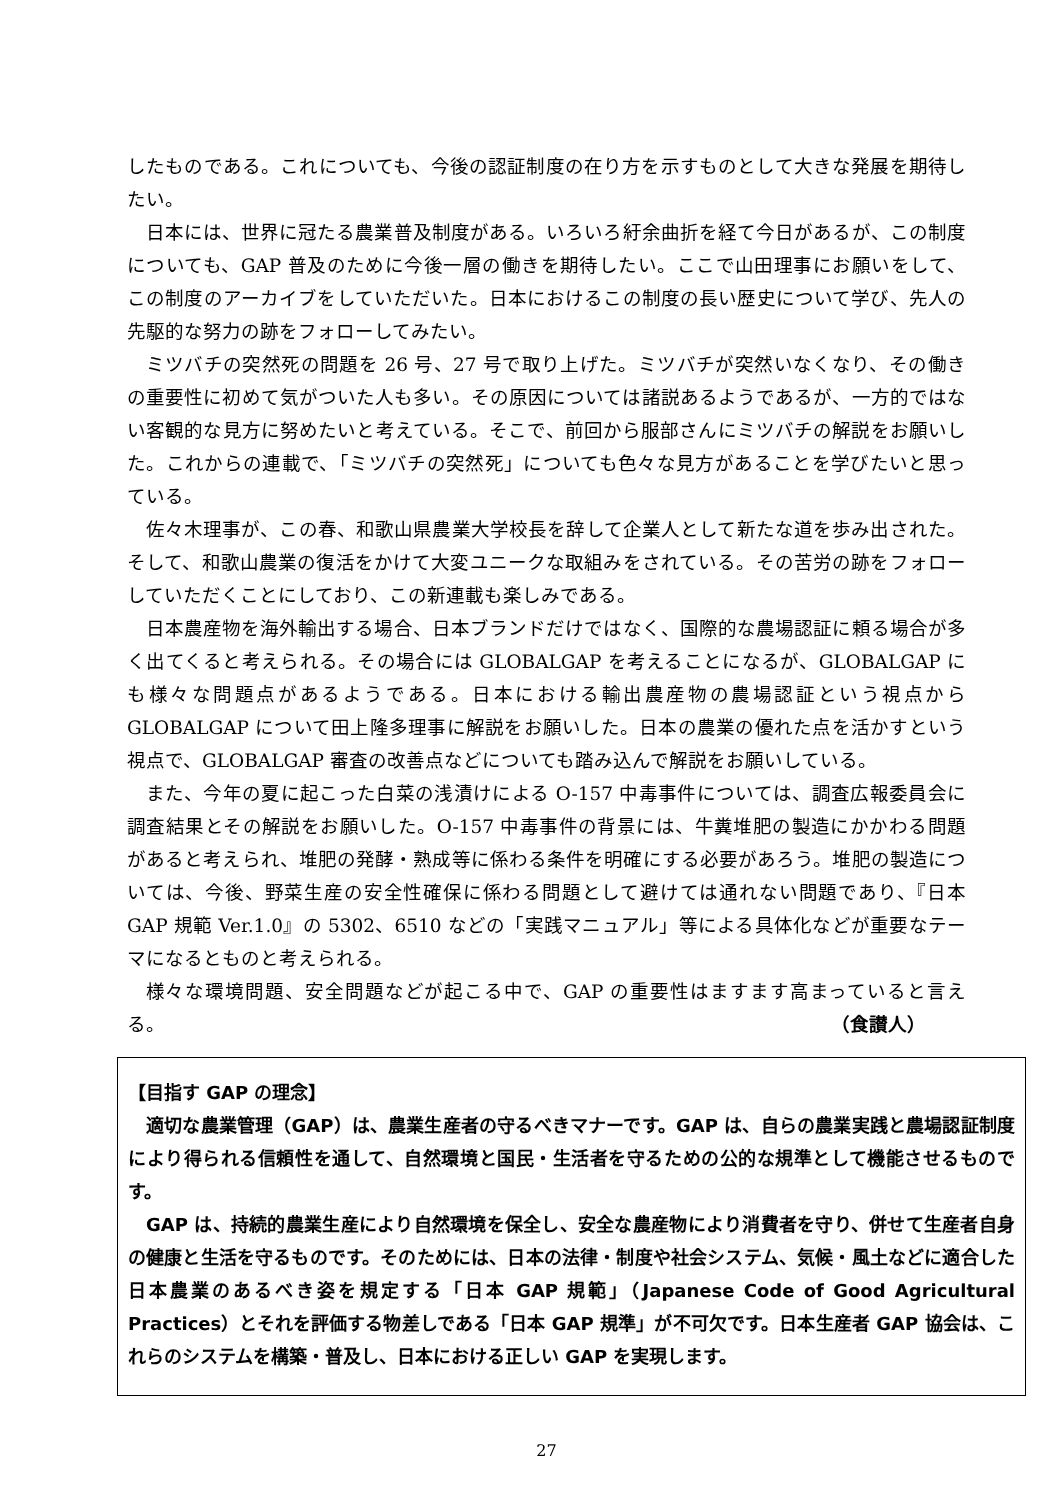したものである。これについても、今後の認証制度の在り方を示すものとして大きな発展を期待したい。
日本には、世界に冠たる農業普及制度がある。いろいろ紆余曲折を経て今日があるが、この制度についても、GAP 普及のために今後一層の働きを期待したい。ここで山田理事にお願いをして、この制度のアーカイブをしていただいた。日本におけるこの制度の長い歴史について学び、先人の先駆的な努力の跡をフォローしてみたい。
ミツバチの突然死の問題を 26 号、27 号で取り上げた。ミツバチが突然いなくなり、その働きの重要性に初めて気がついた人も多い。その原因については諸説あるようであるが、一方的ではない客観的な見方に努めたいと考えている。そこで、前回から服部さんにミツバチの解説をお願いした。これからの連載で、「ミツバチの突然死」についても色々な見方があることを学びたいと思っている。
佐々木理事が、この春、和歌山県農業大学校長を辞して企業人として新たな道を歩み出された。そして、和歌山農業の復活をかけて大変ユニークな取組みをされている。その苦労の跡をフォローしていただくことにしており、この新連載も楽しみである。
日本農産物を海外輸出する場合、日本ブランドだけではなく、国際的な農場認証に頼る場合が多く出てくると考えられる。その場合には GLOBALGAP を考えることになるが、GLOBALGAP にも様々な問題点があるようである。日本における輸出農産物の農場認証という視点から GLOBALGAP について田上隆多理事に解説をお願いした。日本の農業の優れた点を活かすという視点で、GLOBALGAP 審査の改善点などについても踏み込んで解説をお願いしている。
また、今年の夏に起こった白菜の浅漬けによる O-157 中毒事件については、調査広報委員会に調査結果とその解説をお願いした。O-157 中毒事件の背景には、牛糞堆肥の製造にかかわる問題があると考えられ、堆肥の発酵・熟成等に係わる条件を明確にする必要があろう。堆肥の製造については、今後、野菜生産の安全性確保に係わる問題として避けては通れない問題であり、『日本 GAP 規範 Ver.1.0』の 5302、6510 などの「実践マニュアル」等による具体化などが重要なテーマになるとものと考えられる。
様々な環境問題、安全問題などが起こる中で、GAP の重要性はますます高まっていると言える。
（食讃人）
【目指す GAP の理念】
適切な農業管理（GAP）は、農業生産者の守るべきマナーです。GAP は、自らの農業実践と農場認証制度により得られる信頼性を通して、自然環境と国民・生活者を守るための公的な規準として機能させるものです。
GAP は、持続的農業生産により自然環境を保全し、安全な農産物により消費者を守り、併せて生産者自身の健康と生活を守るものです。そのためには、日本の法律・制度や社会システム、気候・風土などに適合した日本農業のあるべき姿を規定する「日本 GAP 規範」（Japanese Code of Good Agricultural Practices）とそれを評価する物差しである「日本 GAP 規準」が不可欠です。日本生産者 GAP 協会は、これらのシステムを構築・普及し、日本における正しい GAP を実現します。
27